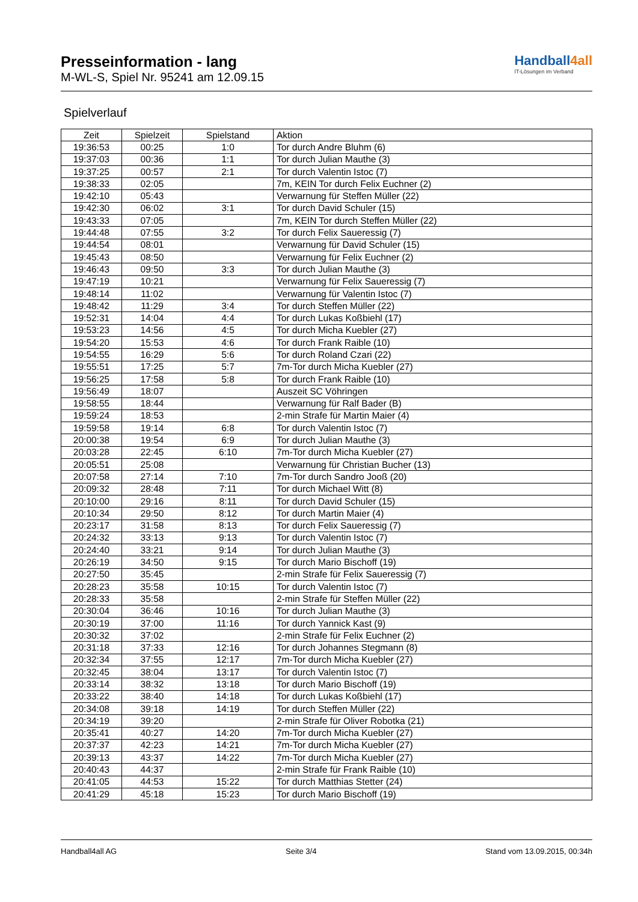Presseinformation - lang
M-WL-S, Spiel Nr. 95241 am 12.09.15
Handball4 all
IT-Lösungen im Verband
Spielverlauf
| Zeit | Spielzeit | Spielstand | Aktion |
| --- | --- | --- | --- |
| 19:36:53 | 00:25 | 1:0 | Tor durch Andre Bluhm (6) |
| 19:37:03 | 00:36 | 1:1 | Tor durch Julian Mauthe (3) |
| 19:37:25 | 00:57 | 2:1 | Tor durch Valentin Istoc (7) |
| 19:38:33 | 02:05 | | 7m, KEIN Tor durch Felix Euchner (2) |
| 19:42:10 | 05:43 | | Verwarnung für Steffen Müller (22) |
| 19:42:30 | 06:02 | 3:1 | Tor durch David Schuler (15) |
| 19:43:33 | 07:05 | | 7m, KEIN Tor durch Steffen Müller (22) |
| 19:44:48 | 07:55 | 3:2 | Tor durch Felix Saueressig (7) |
| 19:44:54 | 08:01 | | Verwarnung für David Schuler (15) |
| 19:45:43 | 08:50 | | Verwarnung für Felix Euchner (2) |
| 19:46:43 | 09:50 | 3:3 | Tor durch Julian Mauthe (3) |
| 19:47:19 | 10:21 | | Verwarnung für Felix Saueressig (7) |
| 19:48:14 | 11:02 | | Verwarnung für Valentin Istoc (7) |
| 19:48:42 | 11:29 | 3:4 | Tor durch Steffen Müller (22) |
| 19:52:31 | 14:04 | 4:4 | Tor durch Lukas Koßbiehl (17) |
| 19:53:23 | 14:56 | 4:5 | Tor durch Micha Kuebler (27) |
| 19:54:20 | 15:53 | 4:6 | Tor durch Frank Raible (10) |
| 19:54:55 | 16:29 | 5:6 | Tor durch Roland Czari (22) |
| 19:55:51 | 17:25 | 5:7 | 7m-Tor durch Micha Kuebler (27) |
| 19:56:25 | 17:58 | 5:8 | Tor durch Frank Raible (10) |
| 19:56:49 | 18:07 | | Auszeit SC Vöhringen |
| 19:58:55 | 18:44 | | Verwarnung für Ralf Bader (B) |
| 19:59:24 | 18:53 | | 2-min Strafe für Martin Maier (4) |
| 19:59:58 | 19:14 | 6:8 | Tor durch Valentin Istoc (7) |
| 20:00:38 | 19:54 | 6:9 | Tor durch Julian Mauthe (3) |
| 20:03:28 | 22:45 | 6:10 | 7m-Tor durch Micha Kuebler (27) |
| 20:05:51 | 25:08 | | Verwarnung für Christian Bucher (13) |
| 20:07:58 | 27:14 | 7:10 | 7m-Tor durch Sandro Jooß (20) |
| 20:09:32 | 28:48 | 7:11 | Tor durch Michael Witt (8) |
| 20:10:00 | 29:16 | 8:11 | Tor durch David Schuler (15) |
| 20:10:34 | 29:50 | 8:12 | Tor durch Martin Maier (4) |
| 20:23:17 | 31:58 | 8:13 | Tor durch Felix Saueressig (7) |
| 20:24:32 | 33:13 | 9:13 | Tor durch Valentin Istoc (7) |
| 20:24:40 | 33:21 | 9:14 | Tor durch Julian Mauthe (3) |
| 20:26:19 | 34:50 | 9:15 | Tor durch Mario Bischoff (19) |
| 20:27:50 | 35:45 | | 2-min Strafe für Felix Saueressig (7) |
| 20:28:23 | 35:58 | 10:15 | Tor durch Valentin Istoc (7) |
| 20:28:33 | 35:58 | | 2-min Strafe für Steffen Müller (22) |
| 20:30:04 | 36:46 | 10:16 | Tor durch Julian Mauthe (3) |
| 20:30:19 | 37:00 | 11:16 | Tor durch Yannick Kast (9) |
| 20:30:32 | 37:02 | | 2-min Strafe für Felix Euchner (2) |
| 20:31:18 | 37:33 | 12:16 | Tor durch Johannes Stegmann (8) |
| 20:32:34 | 37:55 | 12:17 | 7m-Tor durch Micha Kuebler (27) |
| 20:32:45 | 38:04 | 13:17 | Tor durch Valentin Istoc (7) |
| 20:33:14 | 38:32 | 13:18 | Tor durch Mario Bischoff (19) |
| 20:33:22 | 38:40 | 14:18 | Tor durch Lukas Koßbiehl (17) |
| 20:34:08 | 39:18 | 14:19 | Tor durch Steffen Müller (22) |
| 20:34:19 | 39:20 | | 2-min Strafe für Oliver Robotka (21) |
| 20:35:41 | 40:27 | 14:20 | 7m-Tor durch Micha Kuebler (27) |
| 20:37:37 | 42:23 | 14:21 | 7m-Tor durch Micha Kuebler (27) |
| 20:39:13 | 43:37 | 14:22 | 7m-Tor durch Micha Kuebler (27) |
| 20:40:43 | 44:37 | | 2-min Strafe für Frank Raible (10) |
| 20:41:05 | 44:53 | 15:22 | Tor durch Matthias Stetter (24) |
| 20:41:29 | 45:18 | 15:23 | Tor durch Mario Bischoff (19) |
Handball4all AG Seite 3/4 Stand vom 13.09.2015, 00:34h